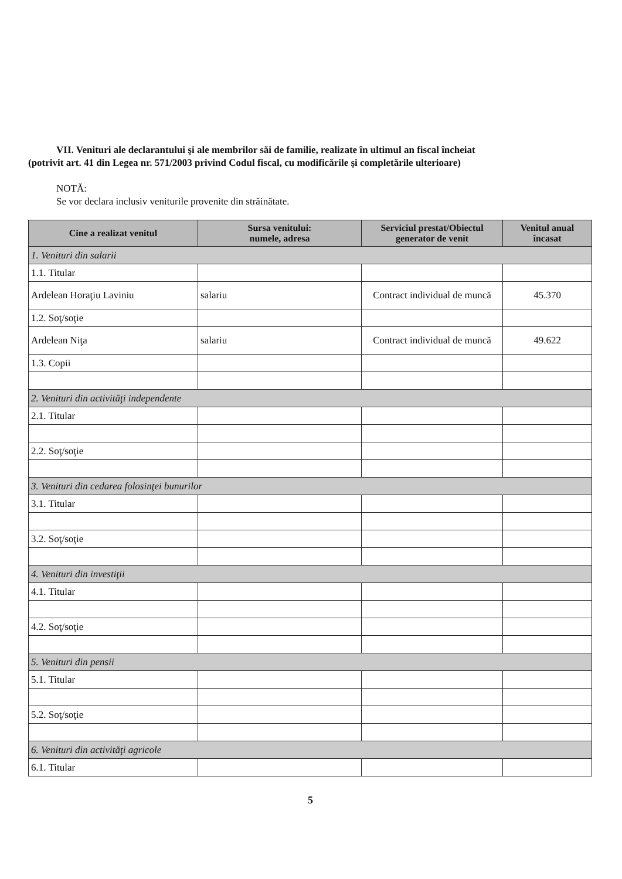VII. Venituri ale declarantului şi ale membrilor săi de familie, realizate în ultimul an fiscal încheiat
(potrivit art. 41 din Legea nr. 571/2003 privind Codul fiscal, cu modificările şi completările ulterioare)
NOTĂ:
Se vor declara inclusiv veniturile provenite din străinătate.
| Cine a realizat venitul | Sursa venitului: numele, adresa | Serviciul prestat/Obiectul generator de venit | Venitul anual încasat |
| --- | --- | --- | --- |
| 1. Venituri din salarii | | | |
| 1.1. Titular | | | |
| Ardelean Horaţiu Laviniu | salariu | Contract individual de muncă | 45.370 |
| 1.2. Soţ/soţie | | | |
| Ardelean Niţa | salariu | Contract individual de muncă | 49.622 |
| 1.3. Copii | | | |
| 2. Venituri din activităţi independente | | | |
| 2.1. Titular | | | |
| 2.2. Soţ/soţie | | | |
| 3. Venituri din cedarea folosinţei bunurilor | | | |
| 3.1. Titular | | | |
| 3.2. Soţ/soţie | | | |
| 4. Venituri din investiţii | | | |
| 4.1. Titular | | | |
| 4.2. Soţ/soţie | | | |
| 5. Venituri din pensii | | | |
| 5.1. Titular | | | |
| 5.2. Soţ/soţie | | | |
| 6. Venituri din activităţi agricole | | | |
| 6.1. Titular | | | |
5